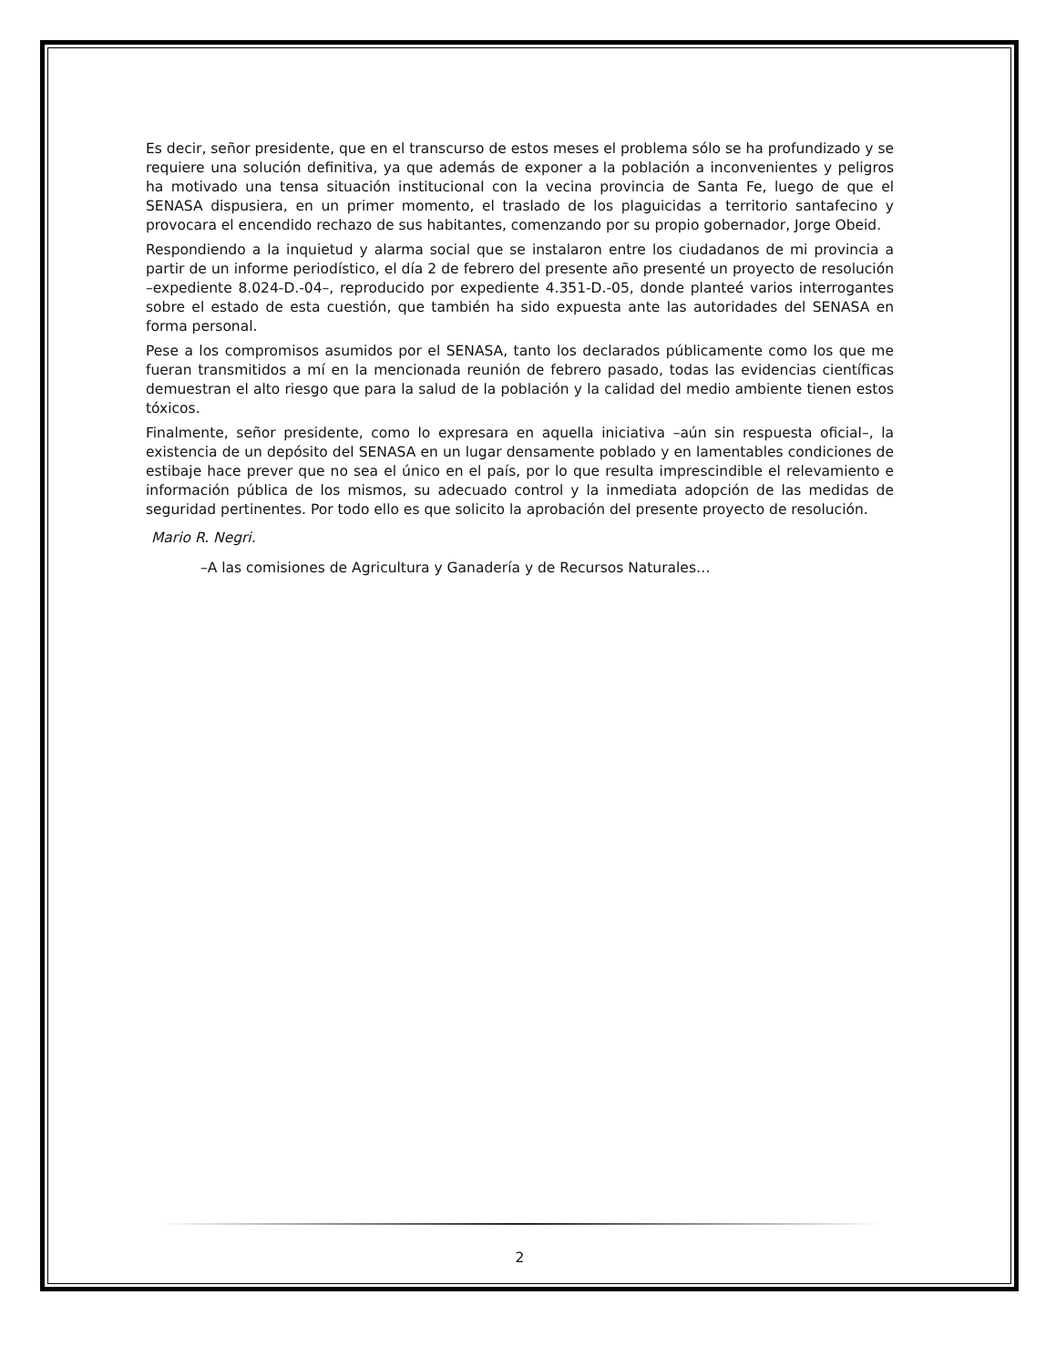Es decir, señor presidente, que en el transcurso de estos meses el problema sólo se ha profundizado y se requiere una solución definitiva, ya que además de exponer a la población a inconvenientes y peligros ha motivado una tensa situación institucional con la vecina provincia de Santa Fe, luego de que el SENASA dispusiera, en un primer momento, el traslado de los plaguicidas a territorio santafecino y provocara el encendido rechazo de sus habitantes, comenzando por su propio gobernador, Jorge Obeid.
Respondiendo a la inquietud y alarma social que se instalaron entre los ciudadanos de mi provincia a partir de un informe periodístico, el día 2 de febrero del presente año presenté un proyecto de resolución –expediente 8.024-D.-04–, reproducido por expediente 4.351-D.-05, donde planteé varios interrogantes sobre el estado de esta cuestión, que también ha sido expuesta ante las autoridades del SENASA en forma personal.
Pese a los compromisos asumidos por el SENASA, tanto los declarados públicamente como los que me fueran transmitidos a mí en la mencionada reunión de febrero pasado, todas las evidencias científicas demuestran el alto riesgo que para la salud de la población y la calidad del medio ambiente tienen estos tóxicos.
Finalmente, señor presidente, como lo expresara en aquella iniciativa –aún sin respuesta oficial–, la existencia de un depósito del SENASA en un lugar densamente poblado y en lamentables condiciones de estibaje hace prever que no sea el único en el país, por lo que resulta imprescindible el relevamiento e información pública de los mismos, su adecuado control y la inmediata adopción de las medidas de seguridad pertinentes. Por todo ello es que solicito la aprobación del presente proyecto de resolución.
Mario R. Negri.
–A las comisiones de Agricultura y Ganadería y de Recursos Naturales…
2